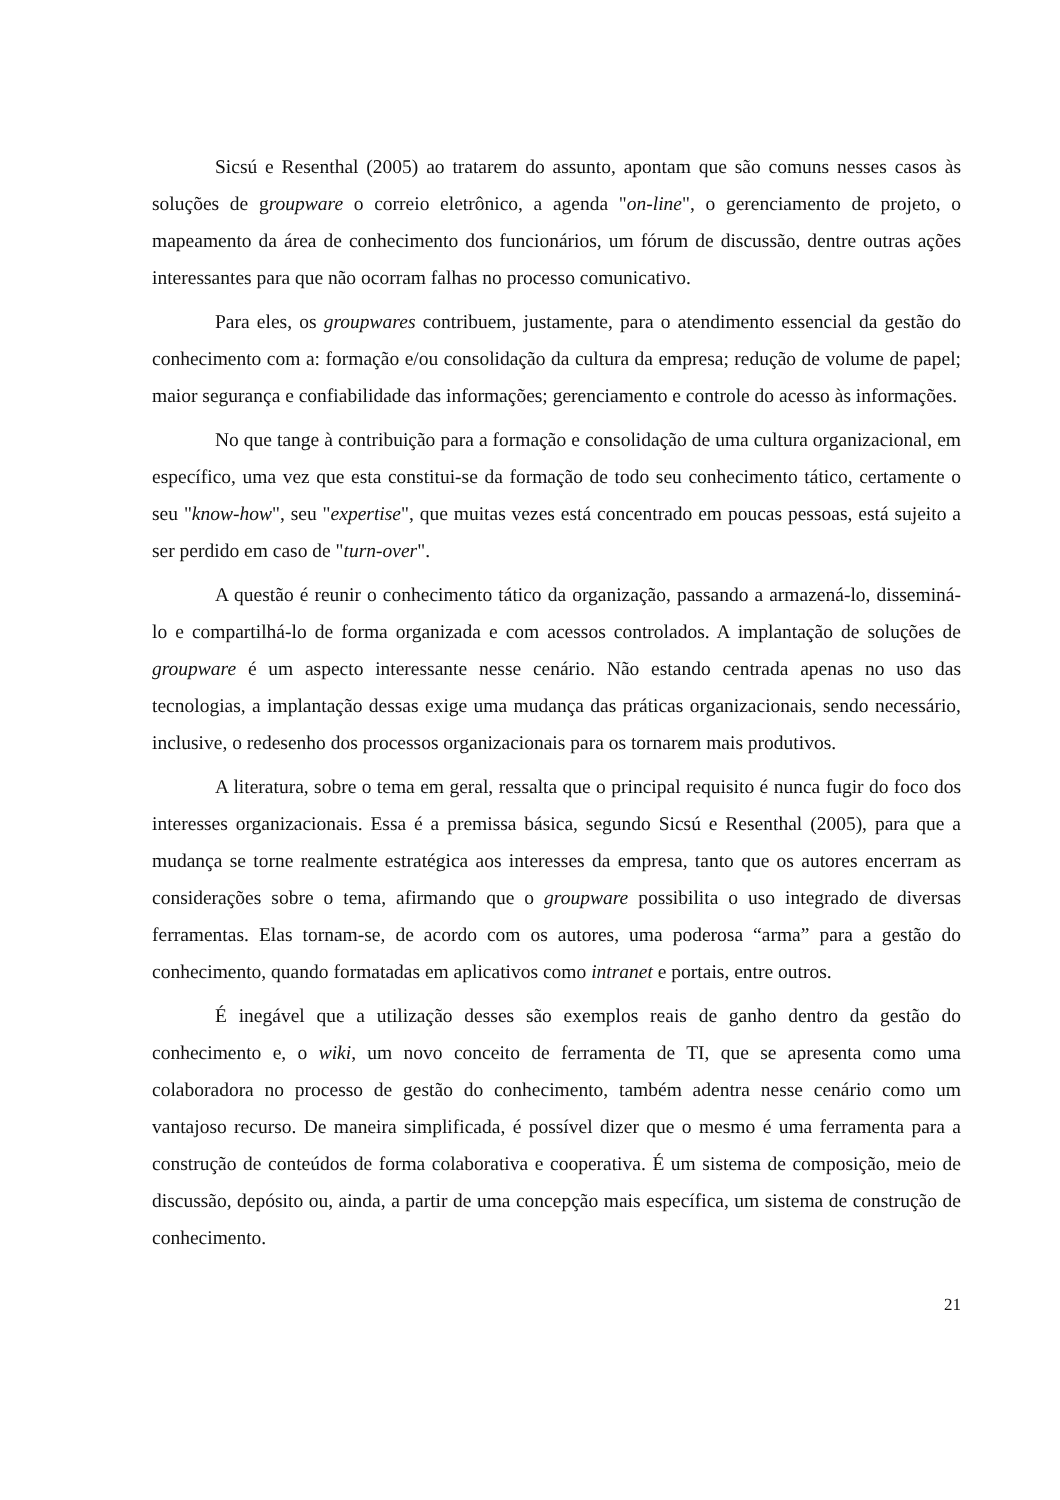Sicsú e Resenthal (2005) ao tratarem do assunto, apontam que são comuns nesses casos às soluções de groupware o correio eletrônico, a agenda "on-line", o gerenciamento de projeto, o mapeamento da área de conhecimento dos funcionários, um fórum de discussão, dentre outras ações interessantes para que não ocorram falhas no processo comunicativo.
Para eles, os groupwares contribuem, justamente, para o atendimento essencial da gestão do conhecimento com a: formação e/ou consolidação da cultura da empresa; redução de volume de papel; maior segurança e confiabilidade das informações; gerenciamento e controle do acesso às informações.
No que tange à contribuição para a formação e consolidação de uma cultura organizacional, em específico, uma vez que esta constitui-se da formação de todo seu conhecimento tático, certamente o seu "know-how", seu "expertise", que muitas vezes está concentrado em poucas pessoas, está sujeito a ser perdido em caso de "turn-over".
A questão é reunir o conhecimento tático da organização, passando a armazená-lo, disseminá-lo e compartilhá-lo de forma organizada e com acessos controlados. A implantação de soluções de groupware é um aspecto interessante nesse cenário. Não estando centrada apenas no uso das tecnologias, a implantação dessas exige uma mudança das práticas organizacionais, sendo necessário, inclusive, o redesenho dos processos organizacionais para os tornarem mais produtivos.
A literatura, sobre o tema em geral, ressalta que o principal requisito é nunca fugir do foco dos interesses organizacionais. Essa é a premissa básica, segundo Sicsú e Resenthal (2005), para que a mudança se torne realmente estratégica aos interesses da empresa, tanto que os autores encerram as considerações sobre o tema, afirmando que o groupware possibilita o uso integrado de diversas ferramentas. Elas tornam-se, de acordo com os autores, uma poderosa “arma” para a gestão do conhecimento, quando formatadas em aplicativos como intranet e portais, entre outros.
É inegável que a utilização desses são exemplos reais de ganho dentro da gestão do conhecimento e, o wiki, um novo conceito de ferramenta de TI, que se apresenta como uma colaboradora no processo de gestão do conhecimento, também adentra nesse cenário como um vantajoso recurso. De maneira simplificada, é possível dizer que o mesmo é uma ferramenta para a construção de conteúdos de forma colaborativa e cooperativa. É um sistema de composição, meio de discussão, depósito ou, ainda, a partir de uma concepção mais específica, um sistema de construção de conhecimento.
21